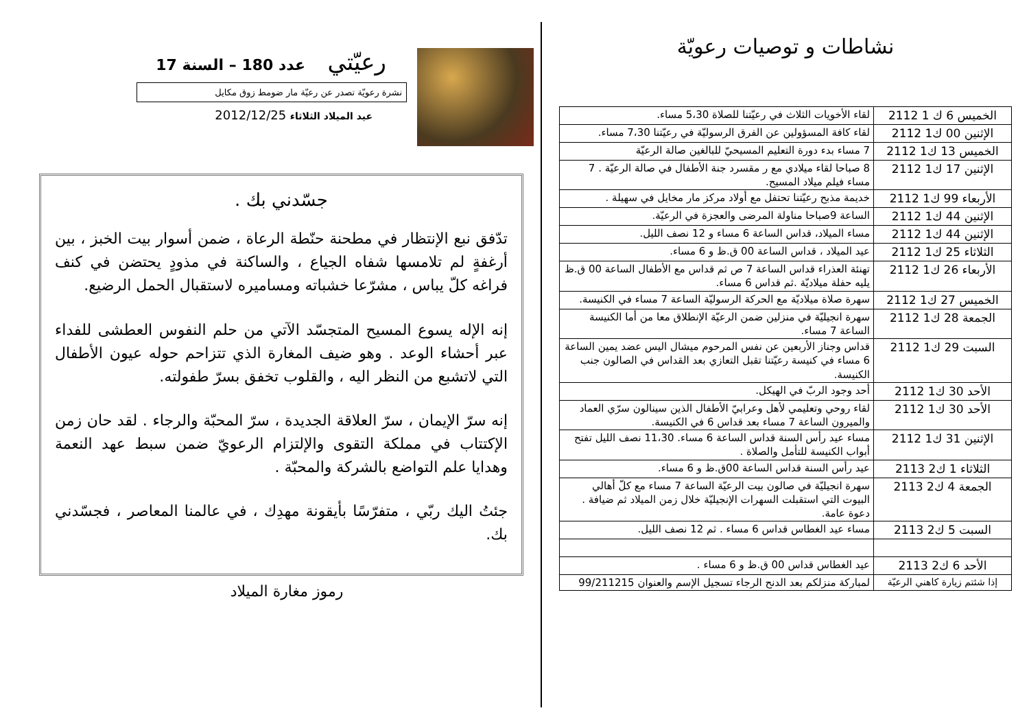نشاطات و توصيات رعويّة
| الخميس 6 ك 1 2112 | لقاء الأخويات الثلاث في رعيّتنا للصلاة 5،30 مساء. |
| الإثنين 00 ك1 2112 | لقاء كافة المسؤولين عن الفرق الرسوليّة في رعيّتنا 7،30 مساء. |
| الخميس 13 ك1 2112 | 7 مساء بدء دورة التعليم المسيحيّ للبالغين صالة الرعيّة |
| الإثنين 17 ك1 2112 | 8 صباحا لقاء ميلادي مع ر مقسرد جنة الأطفال في صالة الرعيّة . 7 مساء فيلم ميلاد المسيح. |
| الأربعاء 99 ك1 2112 | خديمة مذبح رعيّتنا تحتفل مع أولاد مركز مار مخايل في سهيلة . |
| الإثنين 44 ك1 2112 | الساعة 9صباحا مناولة المرضى والعجزة في الرعيّة. |
| الإثنين 44 ك1 2112 | مساء الميلاد، قداس الساعة 6 مساء و 12 نصف الليل. |
| الثلاثاء 25 ك1 2112 | عيد الميلاد ، قداس الساعة 00 ق.ظ و 6 مساء. |
| الأربعاء 26 ك1 2112 | تهنئة العذراء قداس الساعة 7 ص ثم قداس مع الأطفال الساعة 00 ق.ظ يليه حفلة ميلاديّة .ثم قداس 6 مساء. |
| الخميس 27 ك1 2112 | سهرة صلاة ميلاديّة مع الحركة الرسوليّة الساعة 7 مساء في الكنيسة. |
| الجمعة 28 ك1 2112 | سهرة انجيليّة في منزلين ضمن الرعيّة الإنطلاق معا من أما الكنيسة الساعة 7 مساء. |
| السبت 29 ك1 2112 | قداس وجناز الأربعين عن نفس المرحوم ميشال اليس عضد يمين الساعة 6 مساء في كنيسة رعيّتنا تقبل التعازي بعد القداس في الصالون جنب الكنيسة. |
| الأحد 30 ك1 2112 | أحد وجود الربّ في الهيكل. |
| الأحد 30 ك1 2112 | لقاء روحي وتعليمي لأهل وعرابيّ الأطفال الذين سينالون سرّي العماد والميرون الساعة 7 مساء بعد قداس 6 في الكنيسة. |
| الإثنين 31 ك1 2112 | مساء عيد رأس السنة قداس الساعة 6 مساء. 11،30 نصف الليل تفتح أبواب الكنيسة للتأمل والصلاة . |
| الثلاثاء 1 ك2 2113 | عيد رأس السنة قداس الساعة 00ق.ظ و 6 مساء. |
| الجمعة 4 ك2 2113 | سهرة انجيليّة في صالون بيت الرعيّة الساعة 7 مساء مع كلّ أهالي البيوت التي استقبلت السهرات الإنجيليّة خلال زمن الميلاد ثم ضيافة . دعوة عامة. |
| السبت 5 ك2 2113 | مساء عيد الغطاس قداس 6 مساء . ثم 12 نصف الليل. |
| الأحد 6 ك2 2113 | عيد الغطاس قداس 00 ق.ظ و 6 مساء . |
| إذا شئتم زيارة كاهني الرعيّة | لمباركة منزلكم بعد الدنح الرجاء تسجيل الإسم والعنوان 99/211215 |
رعيّتي عدد 180 – السنة 17
نشرة رعويّة تصدر عن رعيّة مار ضومط زوق مكايل
عيد الميلاد الثلاثاء 2012/12/25
جسّدني بك .
تدّفق نبع الإنتظار في مطحنة حنّطة الرعاة ، ضمن أسوار بيت الخبز ، بين أرغفةٍ لم تلامسها شفاه الجياع ، والساكنة في مذودٍ يحتضن في كنف فراغه كلّ يباس ، مشرّعا خشباته ومساميره لاستقبال الحمل الرضيع.
إنه الإله يسوع المسيح المتجسّد الآتي من حلم النفوس العطشى للفداء عبر أحشاء الوعد . وهو ضيف المغارة الذي تتزاحم حوله عيون الأطفال التي لاتشبع من النظر اليه ، والقلوب تخفق بسرّ طفولته.
إنه سرّ الإيمان ، سرّ العلاقة الجديدة ، سرّ المحبّة والرجاء . لقد حان زمن الإكتتاب في مملكة التقوى والإلتزام الرعويّ ضمن سبط عهد النعمة وهدايا علم التواضع بالشركة والمحبّة .
جئتُ اليك ربّي ، متفرّسًا بأيقونة مهدِك ، في عالمنا المعاصر ، فجسّدني بك.
رموز مغارة الميلاد